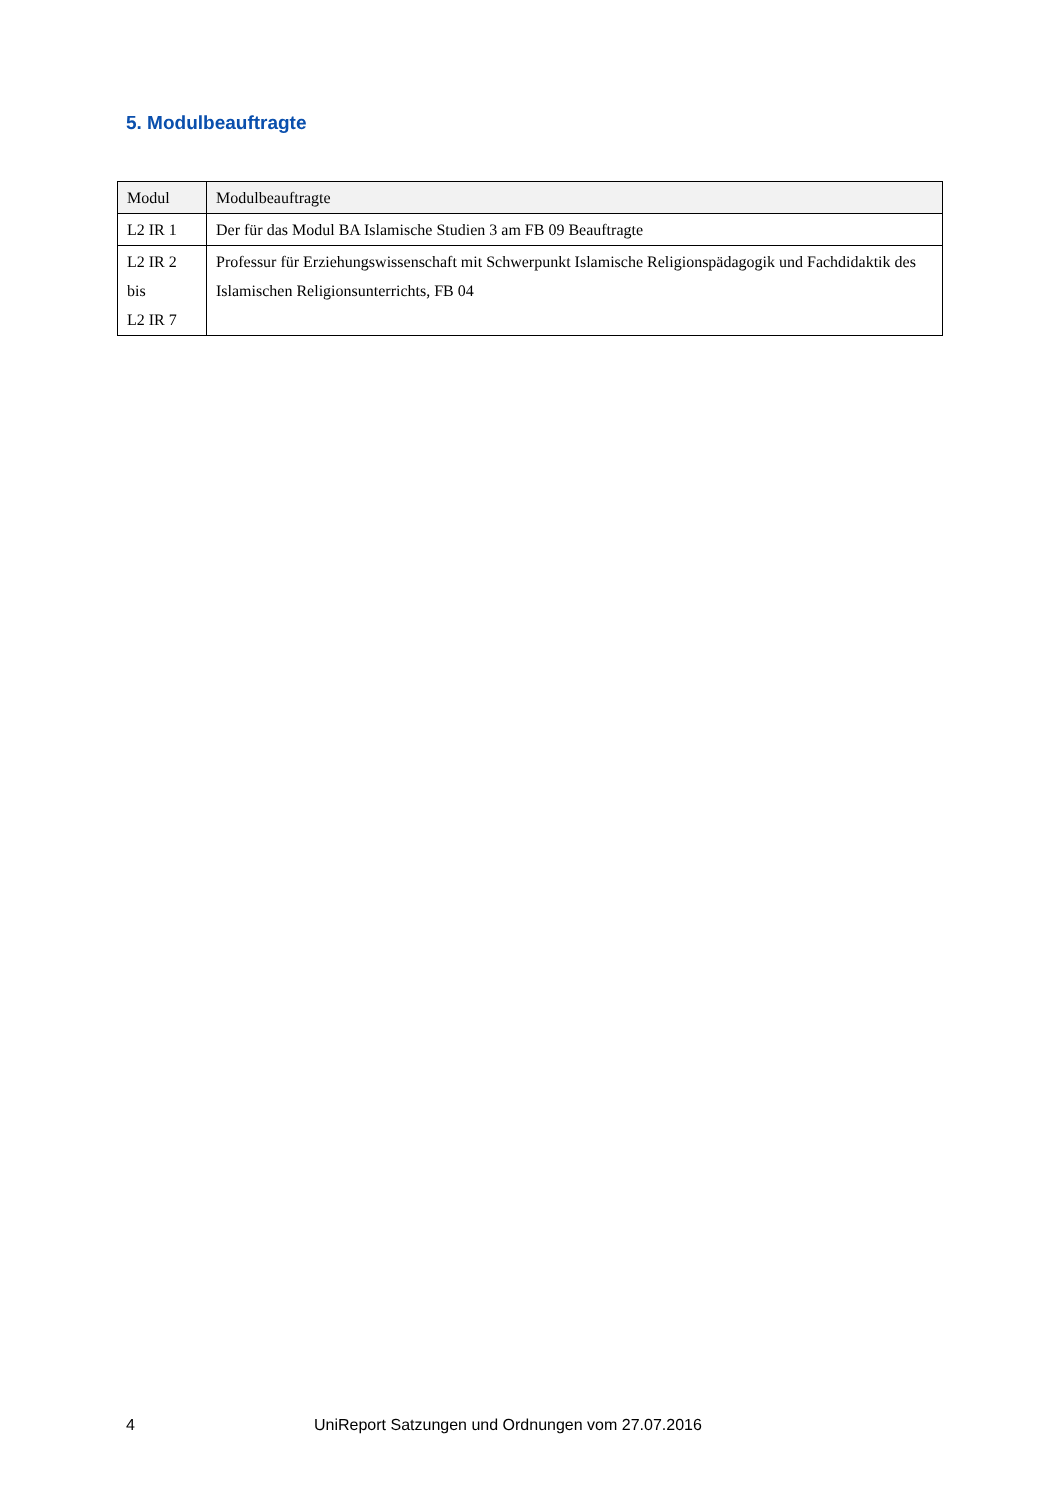5. Modulbeauftragte
| Modul | Modulbeauftragte |
| --- | --- |
| L2 IR 1 | Der für das Modul BA Islamische Studien 3 am FB 09 Beauftragte |
| L2 IR 2 bis L2 IR 7 | Professur für Erziehungswissenschaft mit Schwerpunkt Islamische Religionspädagogik und Fachdidaktik des Islamischen Religionsunterrichts, FB 04 |
4 UniReport Satzungen und Ordnungen vom 27.07.2016